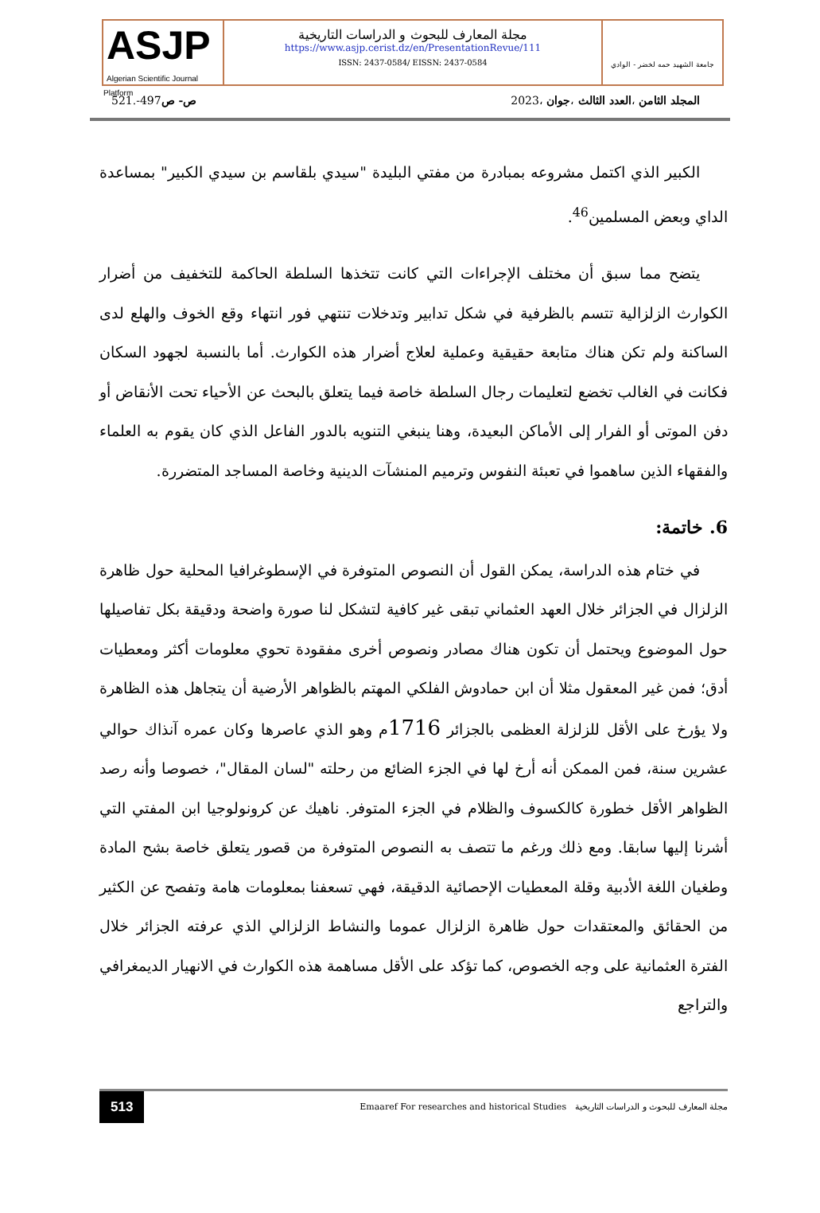ASJP
Algerian Scientific Journal Platform
مجلة المعارف للبحوث و الدراسات التاريخية
https://www.asjp.cerist.dz/en/PresentationRevue/111
ISSN: 2437-0584/ EISSN: 2437-0584
جامعة الشهيد حمه لخضر - الوادي
المجلد الثامن ،العدد الثالث ،جوان ،2023 ص- ص497-.521
الكبير الذي اكتمل مشروعه بمبادرة من مفتي البليدة "سيدي بلقاسم بن سيدي الكبير" بمساعدة الداي وبعض المسلمين<sup>46</sup>.
يتضح مما سبق أن مختلف الإجراءات التي كانت تتخذها السلطة الحاكمة للتخفيف من أضرار الكوارث الزلزالية تتسم بالظرفية في شكل تدابير وتدخلات تنتهي فور انتهاء وقع الخوف والهلع لدى الساكنة ولم تكن هناك متابعة حقيقية وعملية لعلاج أضرار هذه الكوارث. أما بالنسبة لجهود السكان فكانت في الغالب تخضع لتعليمات رجال السلطة خاصة فيما يتعلق بالبحث عن الأحياء تحت الأنقاض أو دفن الموتى أو الفرار إلى الأماكن البعيدة، وهنا ينبغي التنويه بالدور الفاعل الذي كان يقوم به العلماء والفقهاء الذين ساهموا في تعبئة النفوس وترميم المنشآت الدينية وخاصة المساجد المتضررة.
6. خاتمة:
في ختام هذه الدراسة، يمكن القول أن النصوص المتوفرة في الإسطوغرافيا المحلية حول ظاهرة الزلزال في الجزائر خلال العهد العثماني تبقى غير كافية لتشكل لنا صورة واضحة ودقيقة بكل تفاصيلها حول الموضوع ويحتمل أن تكون هناك مصادر ونصوص أخرى مفقودة تحوي معلومات أكثر ومعطيات أدق؛ فمن غير المعقول مثلا أن ابن حمادوش الفلكي المهتم بالظواهر الأرضية أن يتجاهل هذه الظاهرة ولا يؤرخ على الأقل للزلزلة العظمى بالجزائر 1716م وهو الذي عاصرها وكان عمره آنذاك حوالي عشرين سنة، فمن الممكن أنه أرخ لها في الجزء الضائع من رحلته "لسان المقال"، خصوصا وأنه رصد الظواهر الأقل خطورة كالكسوف والظلام في الجزء المتوفر. ناهيك عن كرونولوجيا ابن المفتي التي أشرنا إليها سابقا. ومع ذلك ورغم ما تتصف به النصوص المتوفرة من قصور يتعلق خاصة بشح المادة وطغيان اللغة الأدبية وقلة المعطيات الإحصائية الدقيقة، فهي تسعفنا بمعلومات هامة وتفصح عن الكثير من الحقائق والمعتقدات حول ظاهرة الزلزال عموما والنشاط الزلزالي الذي عرفته الجزائر خلال الفترة العثمانية على وجه الخصوص، كما تؤكد على الأقل مساهمة هذه الكوارث في الانهيار الديمغرافي والتراجع
513 Emaaref For researches and historical Studies مجلة المعارف للبحوث و الدراسات التاريخية